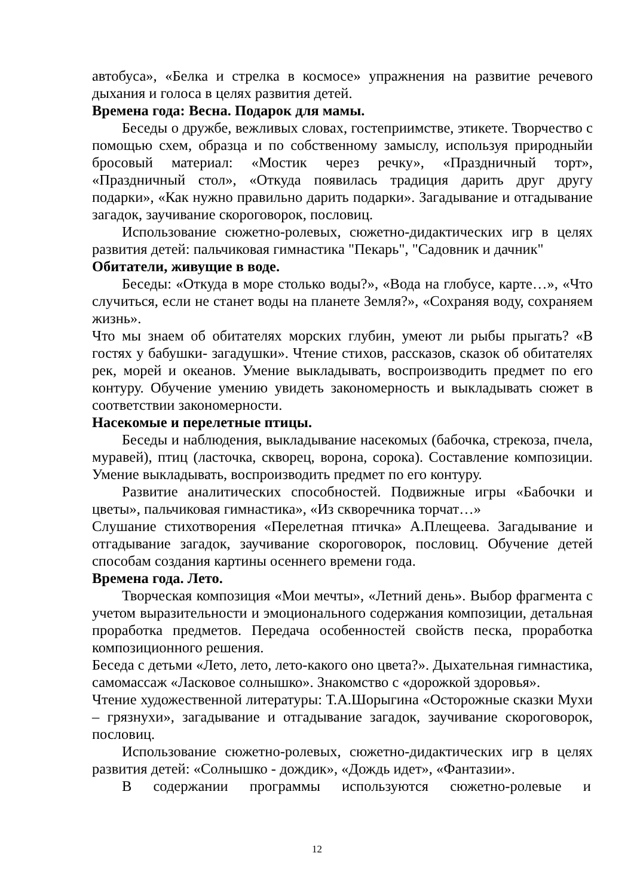автобуса», «Белка и стрелка в космосе» упражнения на развитие речевого дыхания и голоса в целях развития детей.
Времена года: Весна. Подарок для мамы.
Беседы о дружбе, вежливых словах, гостеприимстве, этикете. Творчество с помощью схем, образца и по собственному замыслу, используя природныйи бросовый материал: «Мостик через речку», «Праздничный торт», «Праздничный стол», «Откуда появилась традиция дарить друг другу подарки», «Как нужно правильно дарить подарки». Загадывание и отгадывание загадок, заучивание скороговорок, пословиц.
Использование сюжетно-ролевых, сюжетно-дидактических игр в целях развития детей: пальчиковая гимнастика "Пекарь", "Садовник и дачник"
Обитатели, живущие в воде.
Беседы: «Откуда в море столько воды?», «Вода на глобусе, карте…», «Что случиться, если не станет воды на планете Земля?», «Сохраняя воду, сохраняем жизнь».
Что мы знаем об обитателях морских глубин, умеют ли рыбы прыгать? «В гостях у бабушки- загадушки». Чтение стихов, рассказов, сказок об обитателях рек, морей и океанов. Умение выкладывать, воспроизводить предмет по его контуру. Обучение умению увидеть закономерность и выкладывать сюжет в соответствии закономерности.
Насекомые и перелетные птицы.
Беседы и наблюдения, выкладывание насекомых (бабочка, стрекоза, пчела, муравей), птиц (ласточка, скворец, ворона, сорока). Составление композиции. Умение выкладывать, воспроизводить предмет по его контуру.
Развитие аналитических способностей. Подвижные игры «Бабочки и цветы», пальчиковая гимнастика», «Из скворечника торчат…»
Слушание стихотворения «Перелетная птичка» А.Плещеева. Загадывание и отгадывание загадок, заучивание скороговорок, пословиц. Обучение детей способам создания картины осеннего времени года.
Времена года. Лето.
Творческая композиция «Мои мечты», «Летний день». Выбор фрагмента с учетом выразительности и эмоционального содержания композиции, детальная проработка предметов. Передача особенностей свойств песка, проработка композиционного решения.
Беседа с детьми «Лето, лето, лето-какого оно цвета?». Дыхательная гимнастика, самомассаж «Ласковое солнышко». Знакомство с «дорожкой здоровья».
Чтение художественной литературы: Т.А.Шорыгина «Осторожные сказки Мухи – грязнухи», загадывание и отгадывание загадок, заучивание скороговорок, пословиц.
Использование сюжетно-ролевых, сюжетно-дидактических игр в целях развития детей: «Солнышко - дождик», «Дождь идет», «Фантазии».
В содержании программы используются сюжетно-ролевые и
12